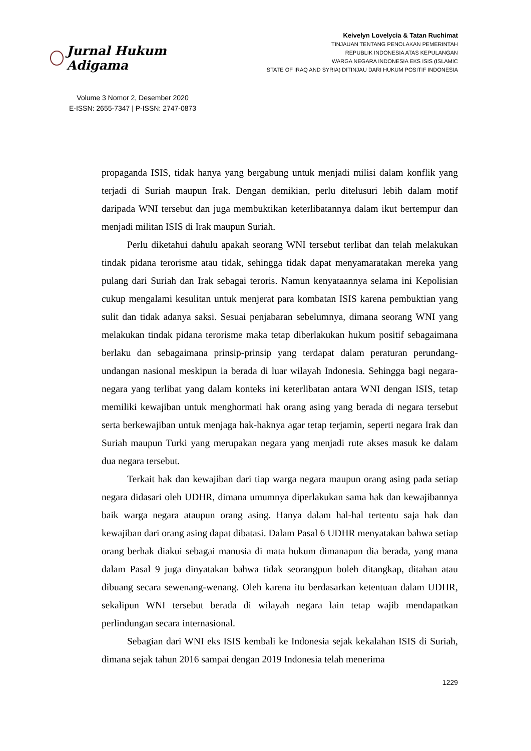Jurnal Hukum Adigama
Volume 3 Nomor 2, Desember 2020
E-ISSN: 2655-7347 | P-ISSN: 2747-0873
Keivelyn Lovelycia & Tatan Ruchimat
TINJAUAN TENTANG PENOLAKAN PEMERINTAH
REPUBLIK INDONESIA ATAS KEPULANGAN
WARGA NEGARA INDONESIA EKS ISIS (ISLAMIC
STATE OF IRAQ AND SYRIA) DITINJAU DARI HUKUM POSITIF INDONESIA
propaganda ISIS, tidak hanya yang bergabung untuk menjadi milisi dalam konflik yang terjadi di Suriah maupun Irak. Dengan demikian, perlu ditelusuri lebih dalam motif daripada WNI tersebut dan juga membuktikan keterlibatannya dalam ikut bertempur dan menjadi militan ISIS di Irak maupun Suriah.
Perlu diketahui dahulu apakah seorang WNI tersebut terlibat dan telah melakukan tindak pidana terorisme atau tidak, sehingga tidak dapat menyamaratakan mereka yang pulang dari Suriah dan Irak sebagai teroris. Namun kenyataannya selama ini Kepolisian cukup mengalami kesulitan untuk menjerat para kombatan ISIS karena pembuktian yang sulit dan tidak adanya saksi. Sesuai penjabaran sebelumnya, dimana seorang WNI yang melakukan tindak pidana terorisme maka tetap diberlakukan hukum positif sebagaimana berlaku dan sebagaimana prinsip-prinsip yang terdapat dalam peraturan perundang-undangan nasional meskipun ia berada di luar wilayah Indonesia. Sehingga bagi negara-negara yang terlibat yang dalam konteks ini keterlibatan antara WNI dengan ISIS, tetap memiliki kewajiban untuk menghormati hak orang asing yang berada di negara tersebut serta berkewajiban untuk menjaga hak-haknya agar tetap terjamin, seperti negara Irak dan Suriah maupun Turki yang merupakan negara yang menjadi rute akses masuk ke dalam dua negara tersebut.
Terkait hak dan kewajiban dari tiap warga negara maupun orang asing pada setiap negara didasari oleh UDHR, dimana umumnya diperlakukan sama hak dan kewajibannya baik warga negara ataupun orang asing. Hanya dalam hal-hal tertentu saja hak dan kewajiban dari orang asing dapat dibatasi. Dalam Pasal 6 UDHR menyatakan bahwa setiap orang berhak diakui sebagai manusia di mata hukum dimanapun dia berada, yang mana dalam Pasal 9 juga dinyatakan bahwa tidak seorangpun boleh ditangkap, ditahan atau dibuang secara sewenang-wenang. Oleh karena itu berdasarkan ketentuan dalam UDHR, sekalipun WNI tersebut berada di wilayah negara lain tetap wajib mendapatkan perlindungan secara internasional.
Sebagian dari WNI eks ISIS kembali ke Indonesia sejak kekalahan ISIS di Suriah, dimana sejak tahun 2016 sampai dengan 2019 Indonesia telah menerima
1229